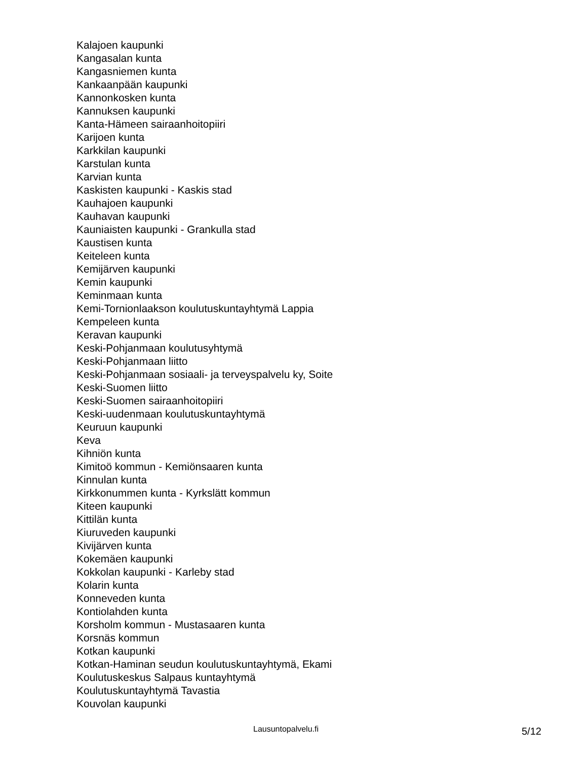Kalajoen kaupunki
Kangasalan kunta
Kangasniemen kunta
Kankaanpään kaupunki
Kannonkosken kunta
Kannuksen kaupunki
Kanta-Hämeen sairaanhoitopiiri
Karijoen kunta
Karkkilan kaupunki
Karstulan kunta
Karvian kunta
Kaskisten kaupunki - Kaskis stad
Kauhajoen kaupunki
Kauhavan kaupunki
Kauniaisten kaupunki - Grankulla stad
Kaustisen kunta
Keiteleen kunta
Kemijärven kaupunki
Kemin kaupunki
Keminmaan kunta
Kemi-Tornionlaakson koulutuskuntayhtymä Lappia
Kempeleen kunta
Keravan kaupunki
Keski-Pohjanmaan koulutusyhtymä
Keski-Pohjanmaan liitto
Keski-Pohjanmaan sosiaali- ja terveyspalvelu ky, Soite
Keski-Suomen liitto
Keski-Suomen sairaanhoitopiiri
Keski-uudenmaan koulutuskuntayhtymä
Keuruun kaupunki
Keva
Kihniön kunta
Kimitoö kommun - Kemiönsaaren kunta
Kinnulan kunta
Kirkkonummen kunta - Kyrkslätt kommun
Kiteen kaupunki
Kittilän kunta
Kiuruveden kaupunki
Kivijärven kunta
Kokemäen kaupunki
Kokkolan kaupunki - Karleby stad
Kolarin kunta
Konneveden kunta
Kontiolahden kunta
Korsholm kommun - Mustasaaren kunta
Korsnäs kommun
Kotkan kaupunki
Kotkan-Haminan seudun koulutuskuntayhtymä, Ekami
Koulutuskeskus Salpaus kuntayhtymä
Koulutuskuntayhtymä Tavastia
Kouvolan kaupunki
Lausuntopalvelu.fi 5/12